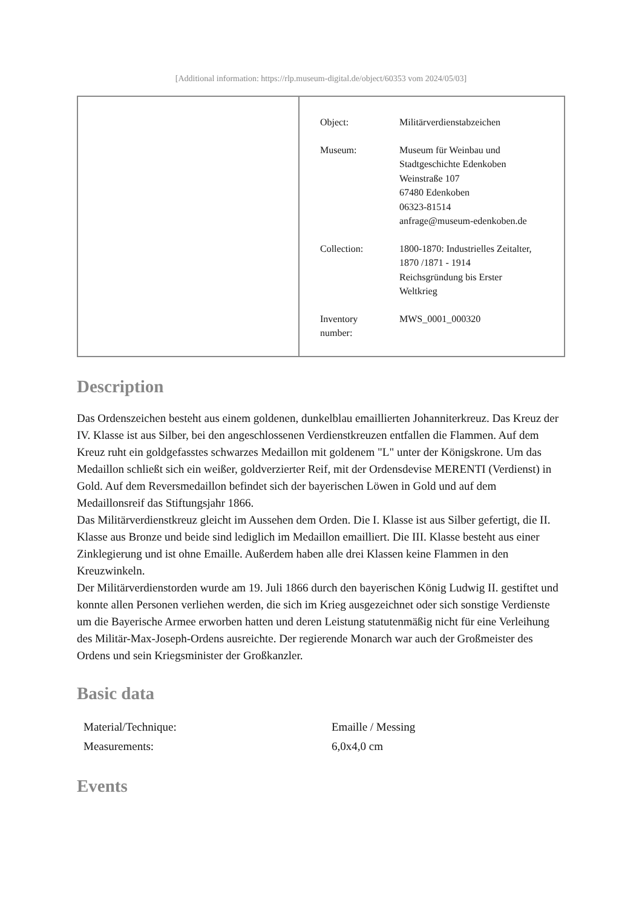[Additional information: https://rlp.museum-digital.de/object/60353 vom 2024/05/03]
| Object: | Militärverdienstabzeichen |
| Museum: | Museum für Weinbau und Stadtgeschichte Edenkoben Weinstraße 107 67480 Edenkoben 06323-81514 anfrage@museum-edenkoben.de |
| Collection: | 1800-1870: Industrielles Zeitalter, 1870 /1871 - 1914 Reichsgründung bis Erster Weltkrieg |
| Inventory number: | MWS_0001_000320 |
Description
Das Ordenszeichen besteht aus einem goldenen, dunkelblau emaillierten Johanniterkreuz. Das Kreuz der IV. Klasse ist aus Silber, bei den angeschlossenen Verdienstkreuzen entfallen die Flammen. Auf dem Kreuz ruht ein goldgefasstes schwarzes Medaillon mit goldenem "L" unter der Königskrone. Um das Medaillon schließt sich ein weißer, goldverzierter Reif, mit der Ordensdevise MERENTI (Verdienst) in Gold. Auf dem Reversmedaillon befindet sich der bayerischen Löwen in Gold und auf dem Medaillonsreif das Stiftungsjahr 1866.
Das Militärverdienstkreuz gleicht im Aussehen dem Orden. Die I. Klasse ist aus Silber gefertigt, die II. Klasse aus Bronze und beide sind lediglich im Medaillon emailliert. Die III. Klasse besteht aus einer Zinklegierung und ist ohne Emaille. Außerdem haben alle drei Klassen keine Flammen in den Kreuzwinkeln.
Der Militärverdienstorden wurde am 19. Juli 1866 durch den bayerischen König Ludwig II. gestiftet und konnte allen Personen verliehen werden, die sich im Krieg ausgezeichnet oder sich sonstige Verdienste um die Bayerische Armee erworben hatten und deren Leistung statutenmäßig nicht für eine Verleihung des Militär-Max-Joseph-Ordens ausreichte. Der regierende Monarch war auch der Großmeister des Ordens und sein Kriegsminister der Großkanzler.
Basic data
| Material/Technique: | Emaille / Messing |
| Measurements: | 6,0x4,0 cm |
Events